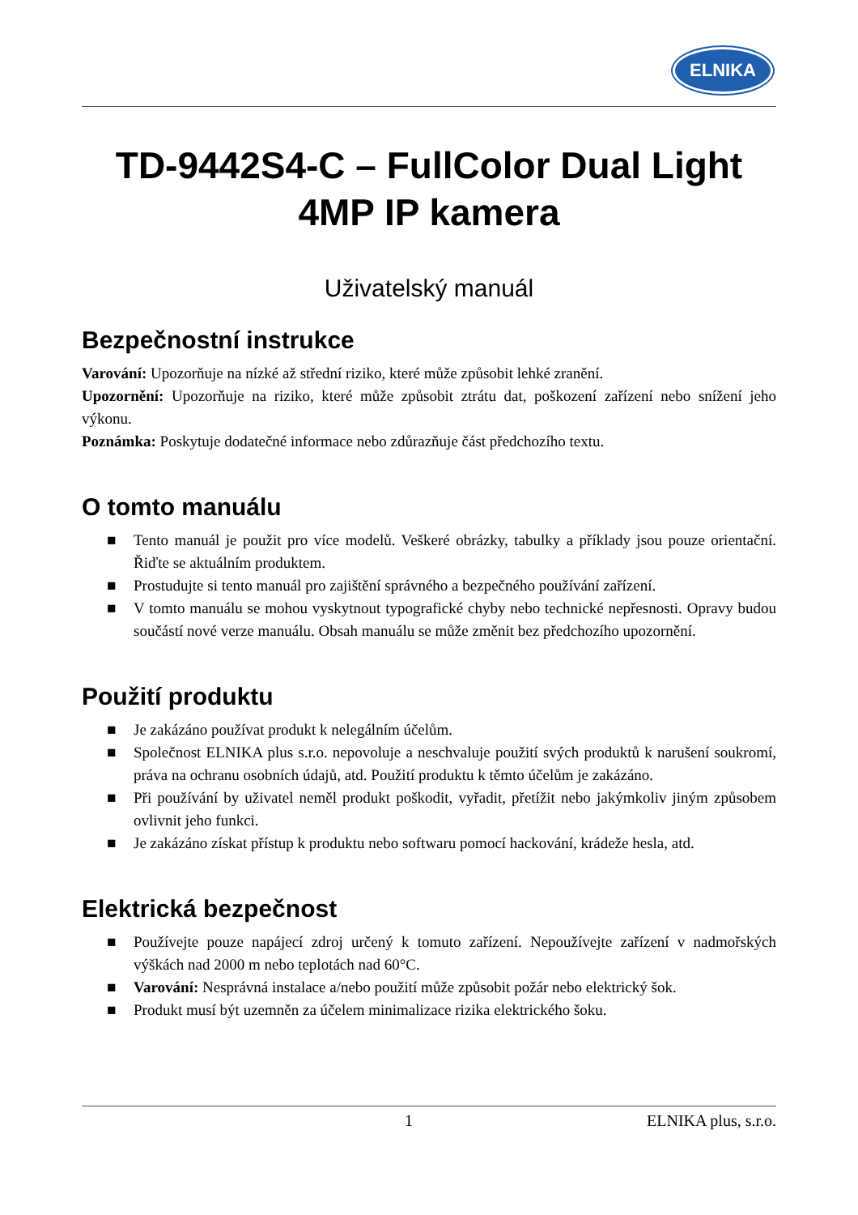ELNIKA
TD-9442S4-C – FullColor Dual Light
4MP IP kamera
Uživatelský manuál
Bezpečnostní instrukce
Varování: Upozorňuje na nízké až střední riziko, které může způsobit lehké zranění.
Upozornění: Upozorňuje na riziko, které může způsobit ztrátu dat, poškození zařízení nebo snížení jeho výkonu.
Poznámka: Poskytuje dodatečné informace nebo zdůrazňuje část předchozího textu.
O tomto manuálu
■ Tento manuál je použit pro více modelů. Veškeré obrázky, tabulky a příklady jsou pouze orientační. Řiďte se aktuálním produktem.
■ Prostudujte si tento manuál pro zajištění správného a bezpečného používání zařízení.
■ V tomto manuálu se mohou vyskytnout typografické chyby nebo technické nepřesnosti. Opravy budou součástí nové verze manuálu. Obsah manuálu se může změnit bez předchozího upozornění.
Použití produktu
■ Je zakázáno používat produkt k nelegálním účelům.
■ Společnost ELNIKA plus s.r.o. nepovoluje a neschvaluje použití svých produktů k narušení soukromí, práva na ochranu osobních údajů, atd. Použití produktu k těmto účelům je zakázáno.
■ Při používání by uživatel neměl produkt poškodit, vyřadit, přetížit nebo jakýmkoliv jiným způsobem ovlivnit jeho funkci.
■ Je zakázáno získat přístup k produktu nebo softwaru pomocí hackování, krádeže hesla, atd.
Elektrická bezpečnost
■ Používejte pouze napájecí zdroj určený k tomuto zařízení. Nepoužívejte zařízení v nadmořských výškách nad 2000 m nebo teplotách nad 60°C.
■ Varování: Nesprávná instalace a/nebo použití může způsobit požár nebo elektrický šok.
■ Produkt musí být uzemněn za účelem minimalizace rizika elektrického šoku.
1 ELNIKA plus, s.r.o.